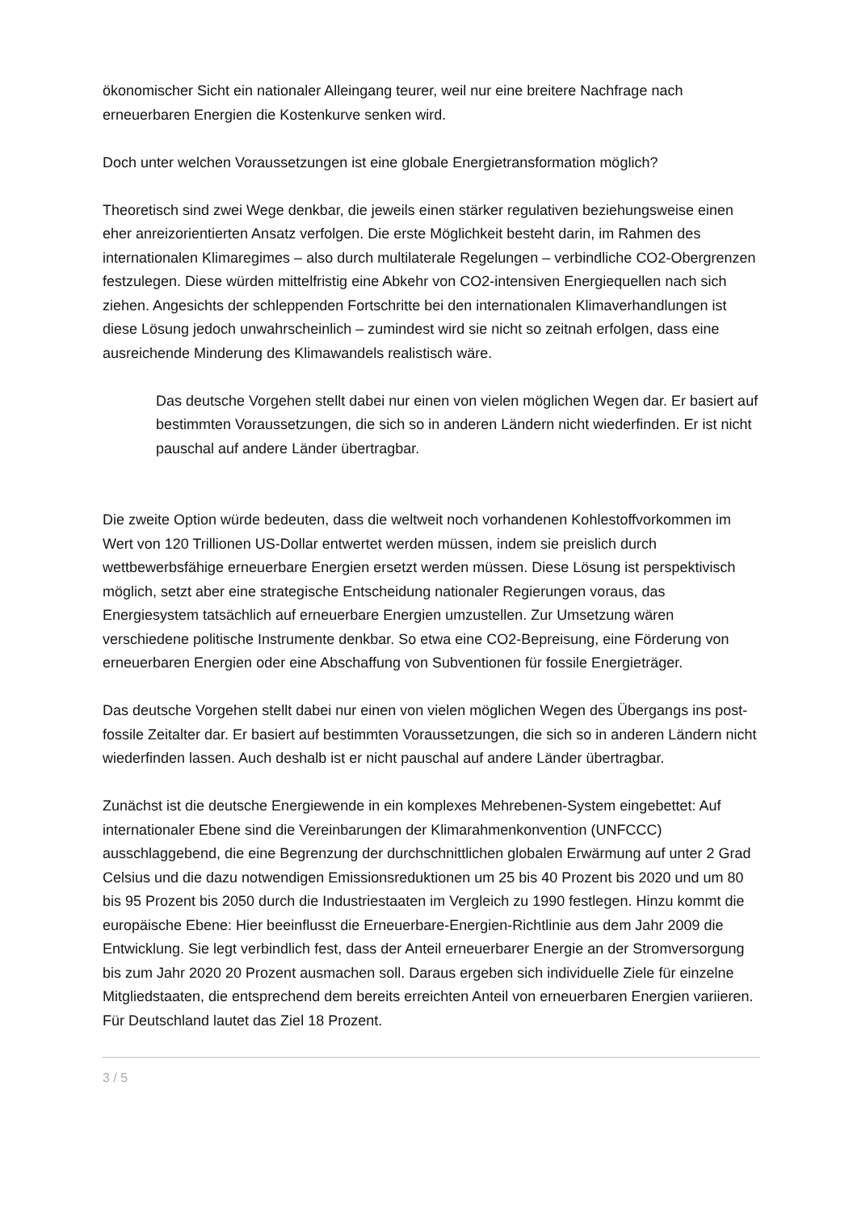ökonomischer Sicht ein nationaler Alleingang teurer, weil nur eine breitere Nachfrage nach erneuerbaren Energien die Kostenkurve senken wird.
Doch unter welchen Voraussetzungen ist eine globale Energietransformation möglich?
Theoretisch sind zwei Wege denkbar, die jeweils einen stärker regulativen beziehungsweise einen eher anreizorientierten Ansatz verfolgen. Die erste Möglichkeit besteht darin, im Rahmen des internationalen Klimaregimes – also durch multilaterale Regelungen – verbindliche CO2-Obergrenzen festzulegen. Diese würden mittelfristig eine Abkehr von CO2-intensiven Energiequellen nach sich ziehen. Angesichts der schleppenden Fortschritte bei den internationalen Klimaverhandlungen ist diese Lösung jedoch unwahrscheinlich – zumindest wird sie nicht so zeitnah erfolgen, dass eine ausreichende Minderung des Klimawandels realistisch wäre.
Das deutsche Vorgehen stellt dabei nur einen von vielen möglichen Wegen dar. Er basiert auf bestimmten Voraussetzungen, die sich so in anderen Ländern nicht wiederfinden. Er ist nicht pauschal auf andere Länder übertragbar.
Die zweite Option würde bedeuten, dass die weltweit noch vorhandenen Kohlestoffvorkommen im Wert von 120 Trillionen US-Dollar entwertet werden müssen, indem sie preislich durch wettbewerbsfähige erneuerbare Energien ersetzt werden müssen. Diese Lösung ist perspektivisch möglich, setzt aber eine strategische Entscheidung nationaler Regierungen voraus, das Energiesystem tatsächlich auf erneuerbare Energien umzustellen. Zur Umsetzung wären verschiedene politische Instrumente denkbar. So etwa eine CO2-Bepreisung, eine Förderung von erneuerbaren Energien oder eine Abschaffung von Subventionen für fossile Energieträger.
Das deutsche Vorgehen stellt dabei nur einen von vielen möglichen Wegen des Übergangs ins post-fossile Zeitalter dar. Er basiert auf bestimmten Voraussetzungen, die sich so in anderen Ländern nicht wiederfinden lassen. Auch deshalb ist er nicht pauschal auf andere Länder übertragbar.
Zunächst ist die deutsche Energiewende in ein komplexes Mehrebenen-System eingebettet: Auf internationaler Ebene sind die Vereinbarungen der Klimarahmenkonvention (UNFCCC) ausschlaggebend, die eine Begrenzung der durchschnittlichen globalen Erwärmung auf unter 2 Grad Celsius und die dazu notwendigen Emissionsreduktionen um 25 bis 40 Prozent bis 2020 und um 80 bis 95 Prozent bis 2050 durch die Industriestaaten im Vergleich zu 1990 festlegen. Hinzu kommt die europäische Ebene: Hier beeinflusst die Erneuerbare-Energien-Richtlinie aus dem Jahr 2009 die Entwicklung. Sie legt verbindlich fest, dass der Anteil erneuerbarer Energie an der Stromversorgung bis zum Jahr 2020 20 Prozent ausmachen soll. Daraus ergeben sich individuelle Ziele für einzelne Mitgliedstaaten, die entsprechend dem bereits erreichten Anteil von erneuerbaren Energien variieren. Für Deutschland lautet das Ziel 18 Prozent.
3 / 5